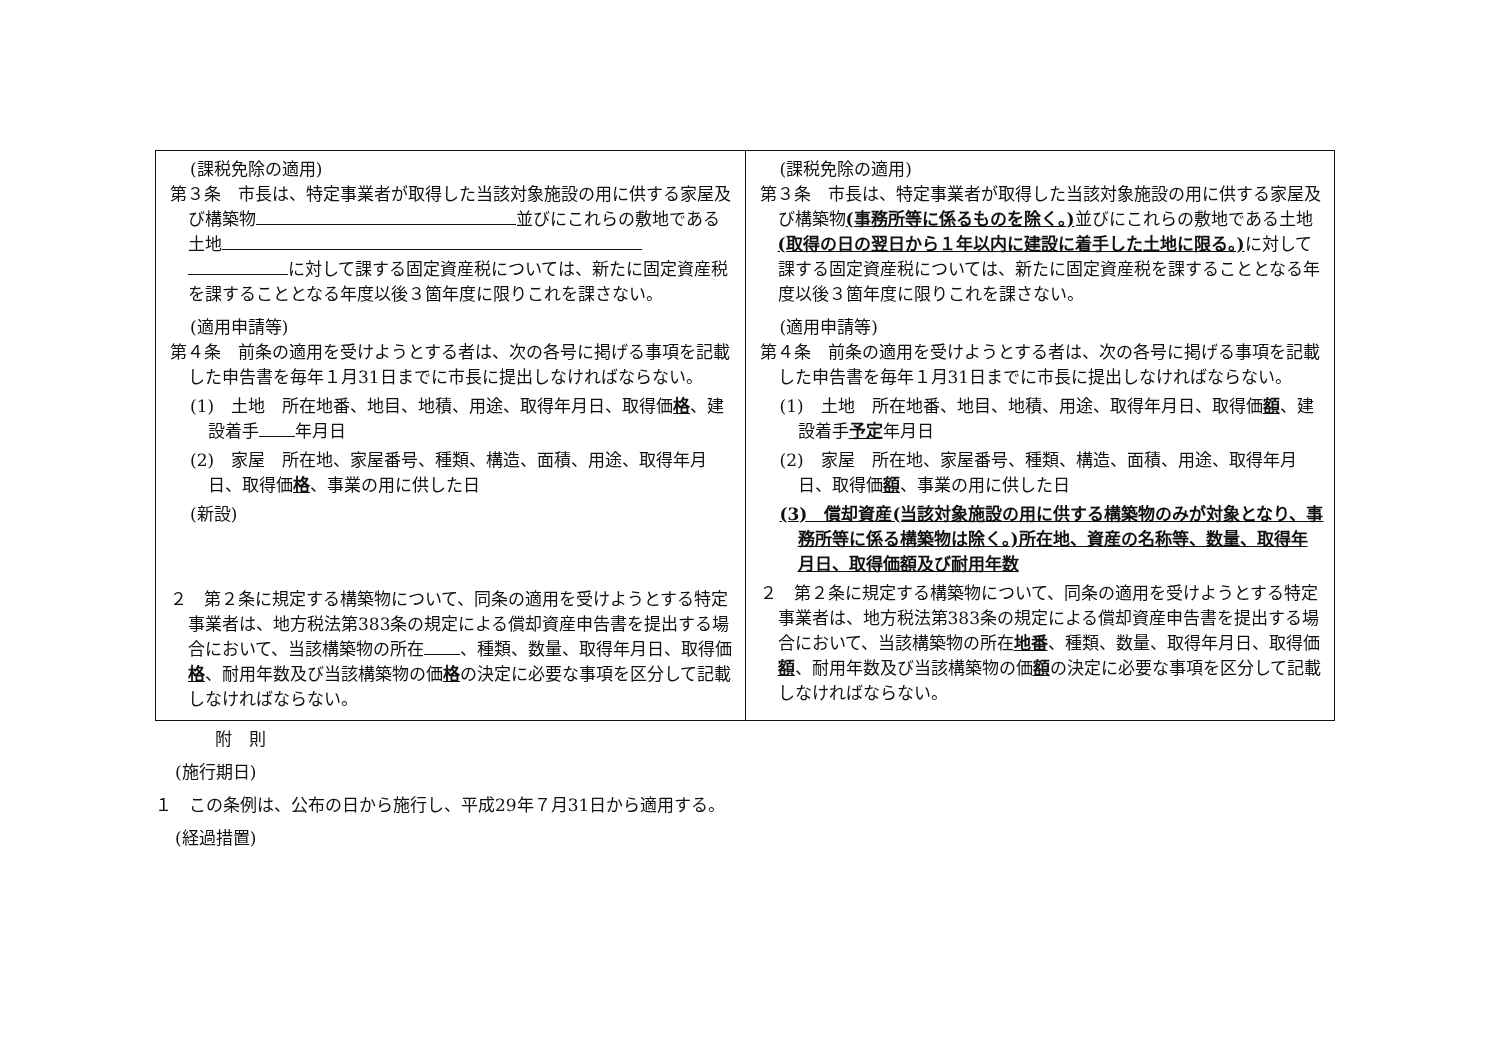| (課税免除の適用) 第３条 市長は、特定事業者が取得した当該対象施設の用に供する家屋及び構築物 並びにこれらの敷地である土地 に対して課する固定資産税については、新たに固定資産税を課することとなる年度以後３箇年度に限りこれを課さない。 (適用申請等) 第４条 前条の適用を受けようとする者は、次の各号に掲げる事項を記載した申告書を毎年１月31日までに市長に提出しなければならない。 (1) 土地 所在地番、地目、地積、用途、取得年月日、取得価 格 、建設着手 年月日 (2) 家屋 所在地、家屋番号、種類、構造、面積、用途、取得年月日、取得価 格 、事業の用に供した日 (新設) ２ 第２条に規定する構築物について、同条の適用を受けようとする特定事業者は、地方税法第383条の規定による償却資産申告書を提出する場合において、当該構築物の所在 、種類、数量、取得年月日、取得価 格 、耐用年数及び当該構築物の価 格 の決定に必要な事項を区分して記載しなければならない。 | (課税免除の適用) 第３条 市長は、特定事業者が取得した当該対象施設の用に供する家屋及び構築物 (事務所等に係るものを除く。) 並びにこれらの敷地である土地 (取得の日の翌日から１年以内に建設に着手した土地に限る。) に対して課する固定資産税については、新たに固定資産税を課することとなる年度以後３箇年度に限りこれを課さない。 (適用申請等) 第４条 前条の適用を受けようとする者は、次の各号に掲げる事項を記載した申告書を毎年１月31日までに市長に提出しなければならない。 (1) 土地 所在地番、地目、地積、用途、取得年月日、取得価 額 、建設着手 予定 年月日 (2) 家屋 所在地、家屋番号、種類、構造、面積、用途、取得年月日、取得価 額 、事業の用に供した日 (3) 償却資産(当該対象施設の用に供する構築物のみが対象となり、事務所等に係る構築物は除く。)所在地、資産の名称等、数量、取得年月日、取得価額及び耐用年数 ２ 第２条に規定する構築物について、同条の適用を受けようとする特定事業者は、地方税法第383条の規定による償却資産申告書を提出する場合において、当該構築物の所在 地番 、種類、数量、取得年月日、取得価 額 、耐用年数及び当該構築物の価 額 の決定に必要な事項を区分して記載しなければならない。 |
附　則
(施行期日)
１　この条例は、公布の日から施行し、平成29年７月31日から適用する。
(経過措置)